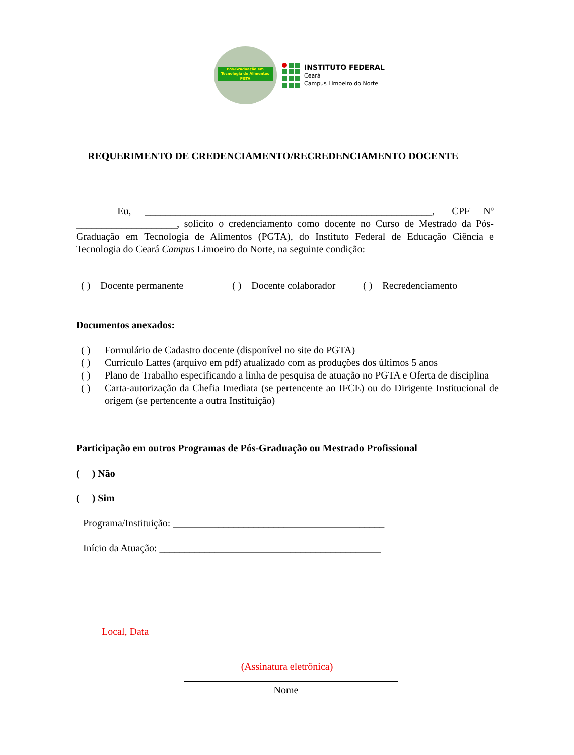Pós-Graduação em
Tecnologia de Alimentos
PGTA
INSTITUTO FEDERAL
Ceará
Campus Limoeiro do Norte
REQUERIMENTO DE CREDENCIAMENTO/RECREDENCIAMENTO DOCENTE
Eu, _________________________________________________________, CPF Nº ____________________, solicito o credenciamento como docente no Curso de Mestrado da Pós-Graduação em Tecnologia de Alimentos (PGTA), do Instituto Federal de Educação Ciência e Tecnologia do Ceará Campus Limoeiro do Norte, na seguinte condição:
( ) Docente permanente ( ) Docente colaborador ( ) Recredenciamento
Documentos anexados:
( ) Formulário de Cadastro docente (disponível no site do PGTA)
( ) Currículo Lattes (arquivo em pdf) atualizado com as produções dos últimos 5 anos
( ) Plano de Trabalho especificando a linha de pesquisa de atuação no PGTA e Oferta de disciplina
( ) Carta-autorização da Chefia Imediata (se pertencente ao IFCE) ou do Dirigente Institucional de origem (se pertencente a outra Instituição)
Participação em outros Programas de Pós-Graduação ou Mestrado Profissional
( ) Não
( ) Sim
Programa/Instituição: __________________________________________
Início da Atuação: ____________________________________________
Local, Data
(Assinatura eletrônica)
Nome